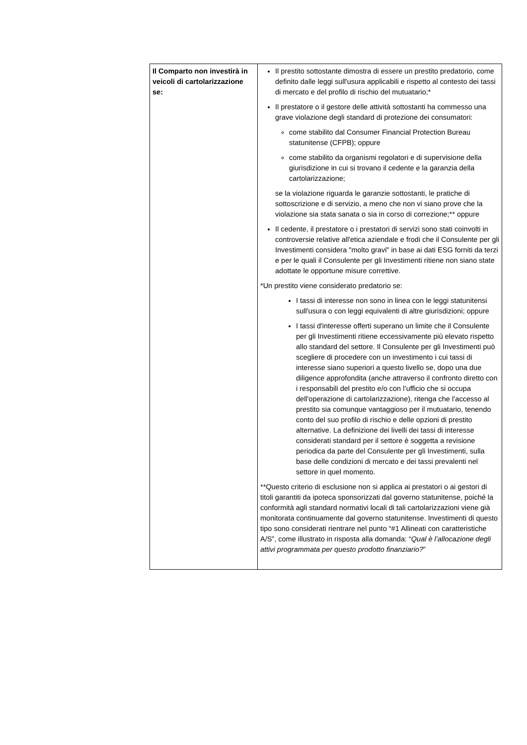| Il Comparto non investirà in veicoli di cartolarizzazione se: | Il prestito sottostante dimostra di essere un prestito predatorio, come definito dalle leggi sull'usura applicabili e rispetto al contesto dei tassi di mercato e del profilo di rischio del mutuatario;* Il prestatore o il gestore delle attività sottostanti ha commesso una grave violazione degli standard di protezione dei consumatori: come stabilito dal Consumer Financial Protection Bureau statunitense (CFPB); oppure come stabilito da organismi regolatori e di supervisione della giurisdizione in cui si trovano il cedente e la garanzia della cartolarizzazione; se la violazione riguarda le garanzie sottostanti, le pratiche di sottoscrizione e di servizio, a meno che non vi siano prove che la violazione sia stata sanata o sia in corso di correzione;** oppure Il cedente, il prestatore o i prestatori di servizi sono stati coinvolti in controversie relative all'etica aziendale e frodi che il Consulente per gli Investimenti considera "molto gravi" in base ai dati ESG forniti da terzi e per le quali il Consulente per gli Investimenti ritiene non siano state adottate le opportune misure correttive. *Un prestito viene considerato predatorio se: I tassi di interesse non sono in linea con le leggi statunitensi sull'usura o con leggi equivalenti di altre giurisdizioni; oppure I tassi d'interesse offerti superano un limite che il Consulente per gli Investimenti ritiene eccessivamente più elevato rispetto allo standard del settore. Il Consulente per gli Investimenti può scegliere di procedere con un investimento i cui tassi di interesse siano superiori a questo livello se, dopo una due diligence approfondita (anche attraverso il confronto diretto con i responsabili del prestito e/o con l’ufficio che si occupa dell'operazione di cartolarizzazione), ritenga che l’accesso al prestito sia comunque vantaggioso per il mutuatario, tenendo conto del suo profilo di rischio e delle opzioni di prestito alternative. La definizione dei livelli dei tassi di interesse considerati standard per il settore è soggetta a revisione periodica da parte del Consulente per gli Investimenti, sulla base delle condizioni di mercato e dei tassi prevalenti nel settore in quel momento. **Questo criterio di esclusione non si applica ai prestatori o ai gestori di titoli garantiti da ipoteca sponsorizzati dal governo statunitense, poiché la conformità agli standard normativi locali di tali cartolarizzazioni viene già monitorata continuamente dal governo statunitense. Investimenti di questo tipo sono considerati rientrare nel punto “#1 Allineati con caratteristiche A/S”, come illustrato in risposta alla domanda: “ Qual è l’allocazione degli attivi programmata per questo prodotto finanziario? ” |